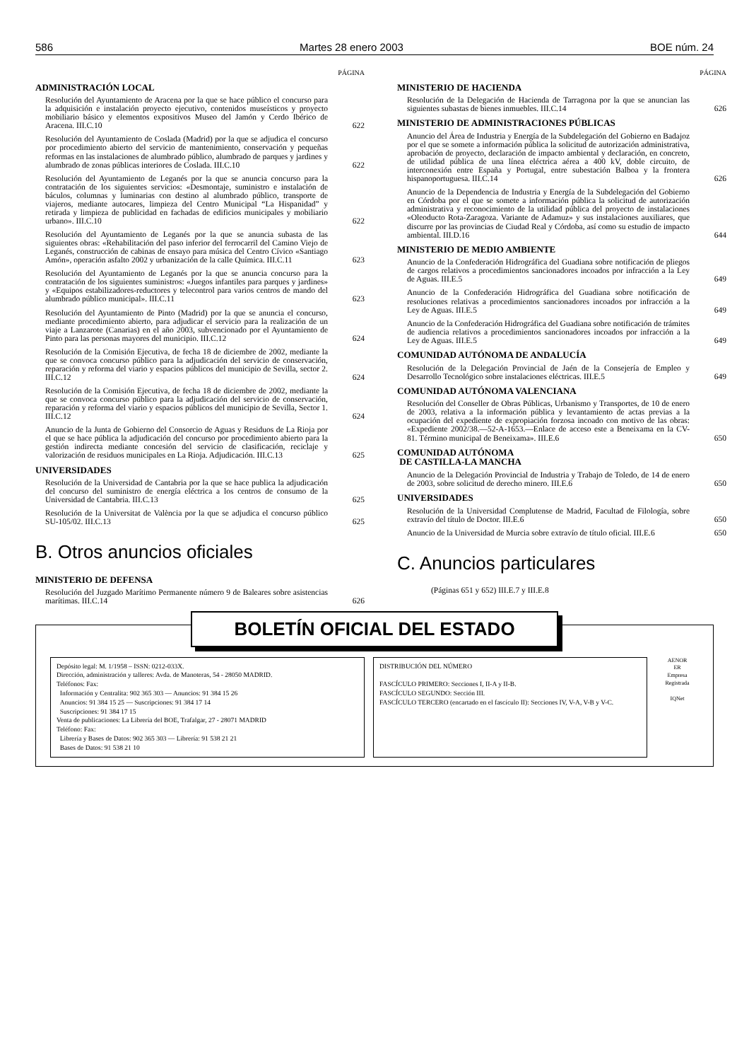586 Martes 28 enero 2003 BOE núm. 24
PÁGINA
ADMINISTRACIÓN LOCAL
Resolución del Ayuntamiento de Aracena por la que se hace público el concurso para la adquisición e instalación proyecto ejecutivo, contenidos museísticos y proyecto mobiliario básico y elementos expositivos Museo del Jamón y Cerdo Ibérico de Aracena. III.C.10
622
Resolución del Ayuntamiento de Coslada (Madrid) por la que se adjudica el concurso por procedimiento abierto del servicio de mantenimiento, conservación y pequeñas reformas en las instalaciones de alumbrado público, alumbrado de parques y jardines y alumbrado de zonas públicas interiores de Coslada. III.C.10
622
Resolución del Ayuntamiento de Leganés por la que se anuncia concurso para la contratación de los siguientes servicios: «Desmontaje, suministro e instalación de báculos, columnas y luminarias con destino al alumbrado público, transporte de viajeros, mediante autocares, limpieza del Centro Municipal “La Hispanidad” y retirada y limpieza de publicidad en fachadas de edificios municipales y mobiliario urbano». III.C.10
622
Resolución del Ayuntamiento de Leganés por la que se anuncia subasta de las siguientes obras: «Rehabilitación del paso inferior del ferrocarril del Camino Viejo de Leganés, construcción de cabinas de ensayo para música del Centro Cívico «Santiago Amón», operación asfalto 2002 y urbanización de la calle Química. III.C.11
623
Resolución del Ayuntamiento de Leganés por la que se anuncia concurso para la contratación de los siguientes suministros: «Juegos infantiles para parques y jardines» y «Equipos estabilizadores-reductores y telecontrol para varios centros de mando del alumbrado público municipal». III.C.11
623
Resolución del Ayuntamiento de Pinto (Madrid) por la que se anuncia el concurso, mediante procedimiento abierto, para adjudicar el servicio para la realización de un viaje a Lanzarote (Canarias) en el año 2003, subvencionado por el Ayuntamiento de Pinto para las personas mayores del municipio. III.C.12
624
Resolución de la Comisión Ejecutiva, de fecha 18 de diciembre de 2002, mediante la que se convoca concurso público para la adjudicación del servicio de conservación, reparación y reforma del viario y espacios públicos del municipio de Sevilla, sector 2. III.C.12
624
Resolución de la Comisión Ejecutiva, de fecha 18 de diciembre de 2002, mediante la que se convoca concurso público para la adjudicación del servicio de conservación, reparación y reforma del viario y espacios públicos del municipio de Sevilla, Sector 1. III.C.12
624
Anuncio de la Junta de Gobierno del Consorcio de Aguas y Residuos de La Rioja por el que se hace pública la adjudicación del concurso por procedimiento abierto para la gestión indirecta mediante concesión del servicio de clasificación, reciclaje y valorización de residuos municipales en La Rioja. Adjudicación. III.C.13
625
UNIVERSIDADES
Resolución de la Universidad de Cantabria por la que se hace publica la adjudicación del concurso del suministro de energía eléctrica a los centros de consumo de la Universidad de Cantabria. III.C.13
625
Resolución de la Universitat de València por la que se adjudica el concurso público SU-105/02. III.C.13
625
B. Otros anuncios oficiales
MINISTERIO DE DEFENSA
Resolución del Juzgado Marítimo Permanente número 9 de Baleares sobre asistencias marítimas. III.C.14
626
PÁGINA
MINISTERIO DE HACIENDA
Resolución de la Delegación de Hacienda de Tarragona por la que se anuncian las siguientes subastas de bienes inmuebles. III.C.14
626
MINISTERIO DE ADMINISTRACIONES PÚBLICAS
Anuncio del Área de Industria y Energía de la Subdelegación del Gobierno en Badajoz por el que se somete a información pública la solicitud de autorización administrativa, aprobación de proyecto, declaración de impacto ambiental y declaración, en concreto, de utilidad pública de una línea eléctrica aérea a 400 kV, doble circuito, de interconexión entre España y Portugal, entre subestación Balboa y la frontera hispanoportuguesa. III.C.14
626
Anuncio de la Dependencia de Industria y Energía de la Subdelegación del Gobierno en Córdoba por el que se somete a información pública la solicitud de autorización administrativa y reconocimiento de la utilidad pública del proyecto de instalaciones «Oleoducto Rota-Zaragoza. Variante de Adamuz» y sus instalaciones auxiliares, que discurre por las provincias de Ciudad Real y Córdoba, así como su estudio de impacto ambiental. III.D.16
644
MINISTERIO DE MEDIO AMBIENTE
Anuncio de la Confederación Hidrográfica del Guadiana sobre notificación de pliegos de cargos relativos a procedimientos sancionadores incoados por infracción a la Ley de Aguas. III.E.5
649
Anuncio de la Confederación Hidrográfica del Guadiana sobre notificación de resoluciones relativas a procedimientos sancionadores incoados por infracción a la Ley de Aguas. III.E.5
649
Anuncio de la Confederación Hidrográfica del Guadiana sobre notificación de trámites de audiencia relativos a procedimientos sancionadores incoados por infracción a la Ley de Aguas. III.E.5
649
COMUNIDAD AUTÓNOMA DE ANDALUCÍA
Resolución de la Delegación Provincial de Jaén de la Consejería de Empleo y Desarrollo Tecnológico sobre instalaciones eléctricas. III.E.5
649
COMUNIDAD AUTÓNOMA VALENCIANA
Resolución del Conseller de Obras Públicas, Urbanismo y Transportes, de 10 de enero de 2003, relativa a la información pública y levantamiento de actas previas a la ocupación del expediente de expropiación forzosa incoado con motivo de las obras: «Expediente 2002/38.—52-A-1653.—Enlace de acceso este a Beneixama en la CV-81. Término municipal de Beneixama». III.E.6
650
COMUNIDAD AUTÓNOMA
DE CASTILLA-LA MANCHA
Anuncio de la Delegación Provincial de Industria y Trabajo de Toledo, de 14 de enero de 2003, sobre solicitud de derecho minero. III.E.6
650
UNIVERSIDADES
Resolución de la Universidad Complutense de Madrid, Facultad de Filología, sobre extravío del título de Doctor. III.E.6
650
Anuncio de la Universidad de Murcia sobre extravío de título oficial. III.E.6
650
C. Anuncios particulares
(Páginas 651 y 652) III.E.7 y III.E.8
BOLETÍN OFICIAL DEL ESTADO
Depósito legal: M. 1/1958 – ISSN: 0212-033X.
Dirección, administración y talleres: Avda. de Manoteras, 54 - 28050 MADRID.
Teléfonos: Fax:
Información y Centralita: 902 365 303 — Anuncios: 91 384 15 26
Anuncios: 91 384 15 25 — Suscripciones: 91 384 17 14
Suscripciones: 91 384 17 15
Venta de publicaciones: La Librería del BOE, Trafalgar, 27 - 28071 MADRID
Teléfono: Fax:
Librería y Bases de Datos: 902 365 303 — Librería: 91 538 21 21
Bases de Datos: 91 538 21 10
DISTRIBUCIÓN DEL NÚMERO
FASCÍCULO PRIMERO: Secciones I, II-A y II-B.
FASCÍCULO SEGUNDO: Sección III.
FASCÍCULO TERCERO (encartado en el fascículo II): Secciones IV, V-A, V-B y V-C.
AENOR
ER
Empresa Registrada
IQNet